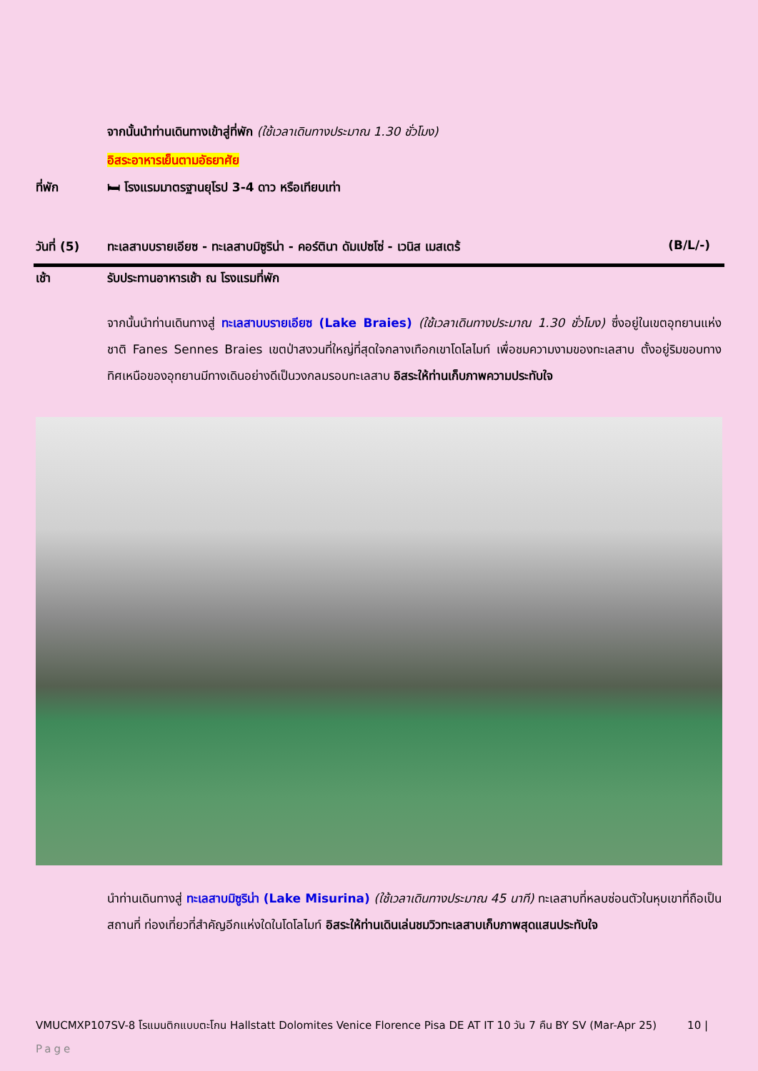จากนั้นนำท่านเดินทางเข้าสู่ที่พัก (ใช้เวลาเดินทางประมาณ 1.30 ชั่วโมง)
อิสระอาหารเย็นตามอัธยาศัย
ที่พัก 🛏 โรงแรมมาตรฐานยุโรป 3-4 ดาว หรือเทียบเท่า
วันที่ (5)
ทะเลสาบบรายเอียซ - ทะเลสาบมิซูริน่า - คอร์ตินา ดัมเปซโซ่ - เวนิส เมสเตร้
(B/L/-)
เช้า รับประทานอาหารเช้า ณ โรงแรมที่พัก
จากนั้นนำท่านเดินทางสู่ ทะเลสาบบรายเอียซ (Lake Braies) (ใช้เวลาเดินทางประมาณ 1.30 ชั่วโมง) ซึ่งอยู่ในเขตอุทยานแห่งชาติ Fanes Sennes Braies เขตป่าสงวนที่ใหญ่ที่สุดใจกลางเทือกเขาโดโลไมท์ เพื่อชมความงามของทะเลสาบ ตั้งอยู่ริมขอบทางทิศเหนือของอุทยานมีทางเดินอย่างดีเป็นวงกลมรอบทะเลสาบ อิสระให้ท่านเก็บภาพความประทับใจ
นำท่านเดินทางสู่ ทะเลสาบมิซูริน่า (Lake Misurina) (ใช้เวลาเดินทางประมาณ 45 นาที) ทะเลสาบที่หลบซ่อนตัวในหุบเขาที่ถือเป็นสถานที่ ท่องเที่ยวที่สำคัญอีกแห่งใดในโดโลไมท์ อิสระให้ท่านเดินเล่นชมวิวทะเลสาบเก็บภาพสุดแสนประทับใจ
VMUCMXP107SV-8 โรแมนติกแบบตะโกน Hallstatt Dolomites Venice Florence Pisa DE AT IT 10 วัน 7 คืน BY SV (Mar-Apr 25) 10 |
Page